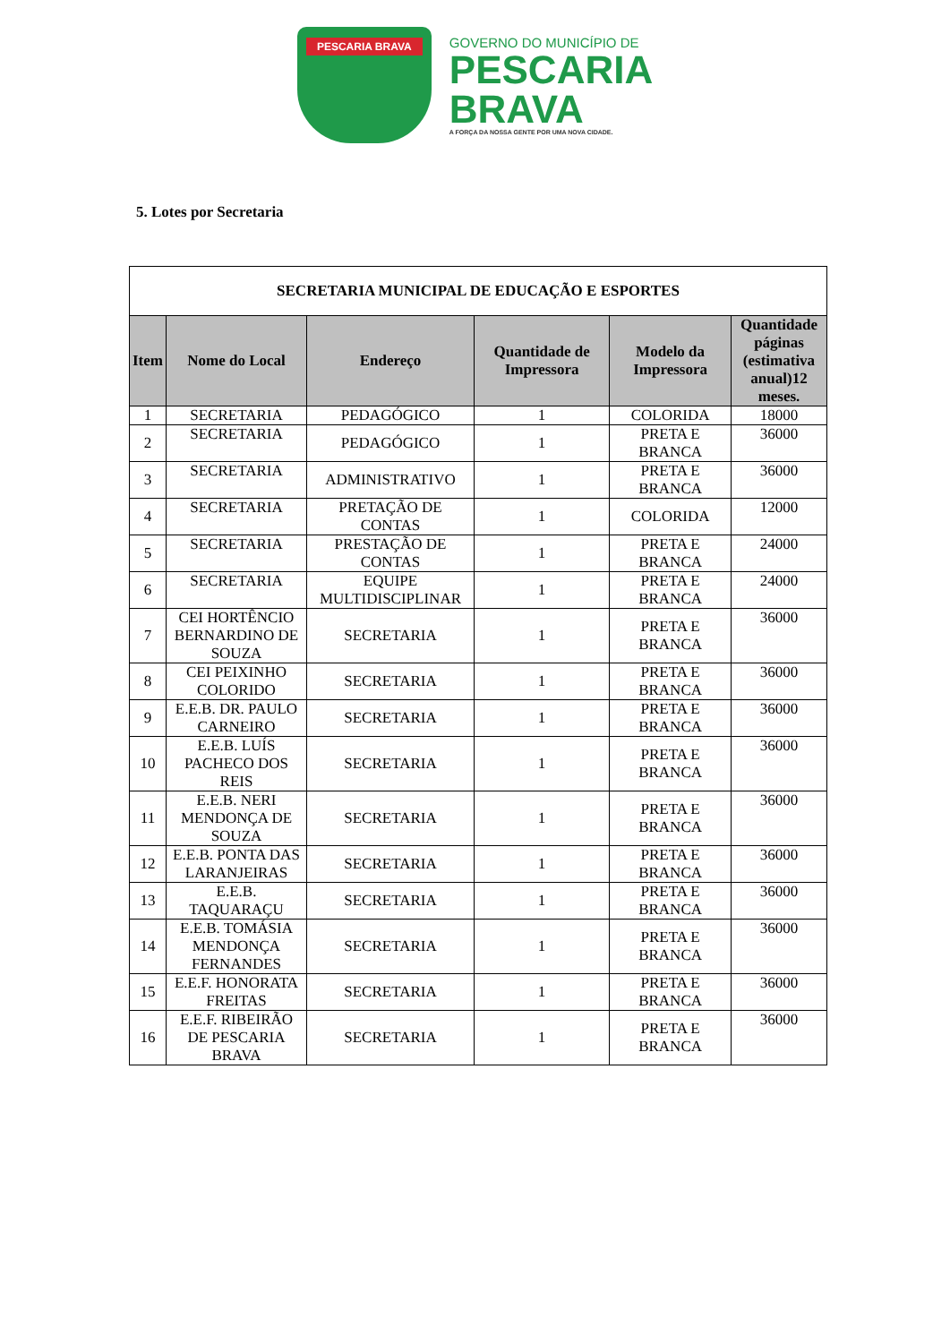PESCARIA BRAVA
GOVERNO DO MUNICÍPIO DE
PESCARIA
BRAVA
A FORÇA DA NOSSA GENTE POR UMA NOVA CIDADE.
5. Lotes por Secretaria
| SECRETARIA MUNICIPAL DE EDUCAÇÃO E ESPORTES | | | | | |
| --- | --- | --- | --- | --- | --- |
| Item | Nome do Local | Endereço | Quantidade de Impressora | Modelo da Impressora | Quantidade páginas (estimativa anual)12 meses. |
| 1 | SECRETARIA | PEDAGÓGICO | 1 | COLORIDA | 18000 |
| 2 | SECRETARIA | PEDAGÓGICO | 1 | PRETA E BRANCA | 36000 |
| 3 | SECRETARIA | ADMINISTRATIVO | 1 | PRETA E BRANCA | 36000 |
| 4 | SECRETARIA | PRETAÇÃO DE CONTAS | 1 | COLORIDA | 12000 |
| 5 | SECRETARIA | PRESTAÇÃO DE CONTAS | 1 | PRETA E BRANCA | 24000 |
| 6 | SECRETARIA | EQUIPE MULTIDISCIPLINAR | 1 | PRETA E BRANCA | 24000 |
| 7 | CEI HORTÊNCIO BERNARDINO DE SOUZA | SECRETARIA | 1 | PRETA E BRANCA | 36000 |
| 8 | CEI PEIXINHO COLORIDO | SECRETARIA | 1 | PRETA E BRANCA | 36000 |
| 9 | E.E.B. DR. PAULO CARNEIRO | SECRETARIA | 1 | PRETA E BRANCA | 36000 |
| 10 | E.E.B. LUÍS PACHECO DOS REIS | SECRETARIA | 1 | PRETA E BRANCA | 36000 |
| 11 | E.E.B. NERI MENDONÇA DE SOUZA | SECRETARIA | 1 | PRETA E BRANCA | 36000 |
| 12 | E.E.B. PONTA DAS LARANJEIRAS | SECRETARIA | 1 | PRETA E BRANCA | 36000 |
| 13 | E.E.B. TAQUARAÇU | SECRETARIA | 1 | PRETA E BRANCA | 36000 |
| 14 | E.E.B. TOMÁSIA MENDONÇA FERNANDES | SECRETARIA | 1 | PRETA E BRANCA | 36000 |
| 15 | E.E.F. HONORATA FREITAS | SECRETARIA | 1 | PRETA E BRANCA | 36000 |
| 16 | E.E.F. RIBEIRÃO DE PESCARIA BRAVA | SECRETARIA | 1 | PRETA E BRANCA | 36000 |